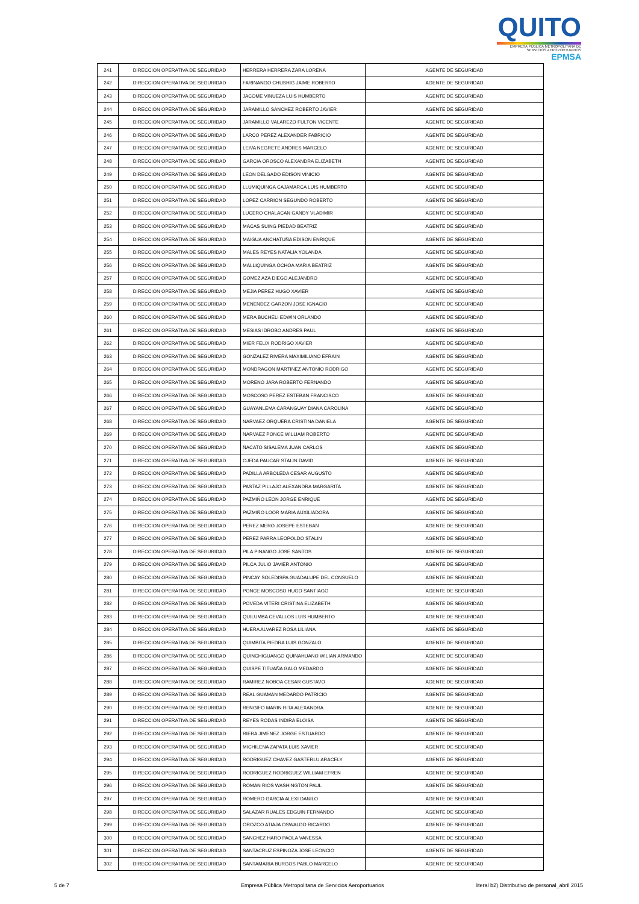QUITO
EMPRESA PÚBLICA METROPOLITANA DE SERVICIOS AEROPORTUARIOS EPMSA
| 241 | DIRECCION OPERATIVA DE SEGURIDAD | HERRERA HERRERA ZARA LORENA | AGENTE DE SEGURIDAD |
| 242 | DIRECCION OPERATIVA DE SEGURIDAD | FARINANGO CHUSHIG JAIME ROBERTO | AGENTE DE SEGURIDAD |
| 243 | DIRECCION OPERATIVA DE SEGURIDAD | JACOME VINUEZA LUIS HUMBERTO | AGENTE DE SEGURIDAD |
| 244 | DIRECCION OPERATIVA DE SEGURIDAD | JARAMILLO SANCHEZ ROBERTO JAVIER | AGENTE DE SEGURIDAD |
| 245 | DIRECCION OPERATIVA DE SEGURIDAD | JARAMILLO VALAREZO FULTON VICENTE | AGENTE DE SEGURIDAD |
| 246 | DIRECCION OPERATIVA DE SEGURIDAD | LARCO PEREZ ALEXANDER FABRICIO | AGENTE DE SEGURIDAD |
| 247 | DIRECCION OPERATIVA DE SEGURIDAD | LEIVA NEGRETE ANDRES MARCELO | AGENTE DE SEGURIDAD |
| 248 | DIRECCION OPERATIVA DE SEGURIDAD | GARCIA OROSCO ALEXANDRA ELIZABETH | AGENTE DE SEGURIDAD |
| 249 | DIRECCION OPERATIVA DE SEGURIDAD | LEON DELGADO EDISON VINICIO | AGENTE DE SEGURIDAD |
| 250 | DIRECCION OPERATIVA DE SEGURIDAD | LLUMIQUINGA CAJAMARCA LUIS HUMBERTO | AGENTE DE SEGURIDAD |
| 251 | DIRECCION OPERATIVA DE SEGURIDAD | LOPEZ CARRION SEGUNDO ROBERTO | AGENTE DE SEGURIDAD |
| 252 | DIRECCION OPERATIVA DE SEGURIDAD | LUCERO CHALACAN GANDY VLADIMIR | AGENTE DE SEGURIDAD |
| 253 | DIRECCION OPERATIVA DE SEGURIDAD | MACAS SUING PIEDAD BEATRIZ | AGENTE DE SEGURIDAD |
| 254 | DIRECCION OPERATIVA DE SEGURIDAD | MAIGUA ANCHATUÑA EDISON ENRIQUE | AGENTE DE SEGURIDAD |
| 255 | DIRECCION OPERATIVA DE SEGURIDAD | MALES REYES NATALIA YOLANDA | AGENTE DE SEGURIDAD |
| 256 | DIRECCION OPERATIVA DE SEGURIDAD | MALLIQUINGA OCHOA MARIA BEATRIZ | AGENTE DE SEGURIDAD |
| 257 | DIRECCION OPERATIVA DE SEGURIDAD | GOMEZ AZA DIEGO ALEJANDRO | AGENTE DE SEGURIDAD |
| 258 | DIRECCION OPERATIVA DE SEGURIDAD | MEJIA PEREZ HUGO XAVIER | AGENTE DE SEGURIDAD |
| 259 | DIRECCION OPERATIVA DE SEGURIDAD | MENENDEZ GARZON JOSE IGNACIO | AGENTE DE SEGURIDAD |
| 260 | DIRECCION OPERATIVA DE SEGURIDAD | MERA BUCHELI EDWIN ORLANDO | AGENTE DE SEGURIDAD |
| 261 | DIRECCION OPERATIVA DE SEGURIDAD | MESIAS IDROBO ANDRES PAUL | AGENTE DE SEGURIDAD |
| 262 | DIRECCION OPERATIVA DE SEGURIDAD | MIER FELIX RODRIGO XAVIER | AGENTE DE SEGURIDAD |
| 263 | DIRECCION OPERATIVA DE SEGURIDAD | GONZALEZ RIVERA MAXIMILIANO EFRAIN | AGENTE DE SEGURIDAD |
| 264 | DIRECCION OPERATIVA DE SEGURIDAD | MONDRAGON MARTINEZ ANTONIO RODRIGO | AGENTE DE SEGURIDAD |
| 265 | DIRECCION OPERATIVA DE SEGURIDAD | MORENO JARA ROBERTO FERNANDO | AGENTE DE SEGURIDAD |
| 266 | DIRECCION OPERATIVA DE SEGURIDAD | MOSCOSO PEREZ ESTEBAN FRANCISCO | AGENTE DE SEGURIDAD |
| 267 | DIRECCION OPERATIVA DE SEGURIDAD | GUAYANLEMA CARANGUAY DIANA CAROLINA | AGENTE DE SEGURIDAD |
| 268 | DIRECCION OPERATIVA DE SEGURIDAD | NARVAEZ ORQUERA CRISTINA DANIELA | AGENTE DE SEGURIDAD |
| 269 | DIRECCION OPERATIVA DE SEGURIDAD | NARVAEZ PONCE WILLIAM ROBERTO | AGENTE DE SEGURIDAD |
| 270 | DIRECCION OPERATIVA DE SEGURIDAD | ÑACATO SISALEMA JUAN CARLOS | AGENTE DE SEGURIDAD |
| 271 | DIRECCION OPERATIVA DE SEGURIDAD | OJEDA PAUCAR STALIN DAVID | AGENTE DE SEGURIDAD |
| 272 | DIRECCION OPERATIVA DE SEGURIDAD | PADILLA ARBOLEDA CESAR AUGUSTO | AGENTE DE SEGURIDAD |
| 273 | DIRECCION OPERATIVA DE SEGURIDAD | PASTAZ PILLAJO ALEXANDRA MARGARITA | AGENTE DE SEGURIDAD |
| 274 | DIRECCION OPERATIVA DE SEGURIDAD | PAZMIÑO LEON JORGE ENRIQUE | AGENTE DE SEGURIDAD |
| 275 | DIRECCION OPERATIVA DE SEGURIDAD | PAZMIÑO LOOR MARIA AUXILIADORA | AGENTE DE SEGURIDAD |
| 276 | DIRECCION OPERATIVA DE SEGURIDAD | PEREZ MERO JOSEPE ESTEBAN | AGENTE DE SEGURIDAD |
| 277 | DIRECCION OPERATIVA DE SEGURIDAD | PEREZ PARRA LEOPOLDO STALIN | AGENTE DE SEGURIDAD |
| 278 | DIRECCION OPERATIVA DE SEGURIDAD | PILA PINANGO JOSE SANTOS | AGENTE DE SEGURIDAD |
| 279 | DIRECCION OPERATIVA DE SEGURIDAD | PILCA JULIO JAVIER ANTONIO | AGENTE DE SEGURIDAD |
| 280 | DIRECCION OPERATIVA DE SEGURIDAD | PINCAY SOLEDISPA GUADALUPE DEL CONSUELO | AGENTE DE SEGURIDAD |
| 281 | DIRECCION OPERATIVA DE SEGURIDAD | PONCE MOSCOSO HUGO SANTIAGO | AGENTE DE SEGURIDAD |
| 282 | DIRECCION OPERATIVA DE SEGURIDAD | POVEDA VITERI CRISTINA ELIZABETH | AGENTE DE SEGURIDAD |
| 283 | DIRECCION OPERATIVA DE SEGURIDAD | QUILUMBA CEVALLOS LUIS HUMBERTO | AGENTE DE SEGURIDAD |
| 284 | DIRECCION OPERATIVA DE SEGURIDAD | HUERA ALVAREZ ROSA LILIANA | AGENTE DE SEGURIDAD |
| 285 | DIRECCION OPERATIVA DE SEGURIDAD | QUIMBITA PIEDRA LUIS GONZALO | AGENTE DE SEGURIDAD |
| 286 | DIRECCION OPERATIVA DE SEGURIDAD | QUINCHIGUANGO QUINAHUANO WILIAN ARMANDO | AGENTE DE SEGURIDAD |
| 287 | DIRECCION OPERATIVA DE SEGURIDAD | QUISPE TITUAÑA GALO MEDARDO | AGENTE DE SEGURIDAD |
| 288 | DIRECCION OPERATIVA DE SEGURIDAD | RAMIREZ NOBOA CESAR GUSTAVO | AGENTE DE SEGURIDAD |
| 289 | DIRECCION OPERATIVA DE SEGURIDAD | REAL GUAMAN MEDARDO PATRICIO | AGENTE DE SEGURIDAD |
| 290 | DIRECCION OPERATIVA DE SEGURIDAD | RENGIFO MARIN RITA ALEXANDRA | AGENTE DE SEGURIDAD |
| 291 | DIRECCION OPERATIVA DE SEGURIDAD | REYES RODAS INDIRA ELOISA | AGENTE DE SEGURIDAD |
| 292 | DIRECCION OPERATIVA DE SEGURIDAD | RIERA JIMENEZ JORGE ESTUARDO | AGENTE DE SEGURIDAD |
| 293 | DIRECCION OPERATIVA DE SEGURIDAD | MICHILENA ZAPATA LUIS XAVIER | AGENTE DE SEGURIDAD |
| 294 | DIRECCION OPERATIVA DE SEGURIDAD | RODRIGUEZ CHAVEZ GASTERLU ARACELY | AGENTE DE SEGURIDAD |
| 295 | DIRECCION OPERATIVA DE SEGURIDAD | RODRIGUEZ RODRIGUEZ WILLIAM EFREN | AGENTE DE SEGURIDAD |
| 296 | DIRECCION OPERATIVA DE SEGURIDAD | ROMAN RIOS WASHINGTON PAUL | AGENTE DE SEGURIDAD |
| 297 | DIRECCION OPERATIVA DE SEGURIDAD | ROMERO GARCIA ALEXI DANILO | AGENTE DE SEGURIDAD |
| 298 | DIRECCION OPERATIVA DE SEGURIDAD | SALAZAR RUALES EDGUIN FERNANDO | AGENTE DE SEGURIDAD |
| 299 | DIRECCION OPERATIVA DE SEGURIDAD | OROZCO ATIAJA OSWALDO RICARDO | AGENTE DE SEGURIDAD |
| 300 | DIRECCION OPERATIVA DE SEGURIDAD | SANCHEZ HARO PAOLA VANESSA | AGENTE DE SEGURIDAD |
| 301 | DIRECCION OPERATIVA DE SEGURIDAD | SANTACRUZ ESPINOZA JOSE LEONCIO | AGENTE DE SEGURIDAD |
| 302 | DIRECCION OPERATIVA DE SEGURIDAD | SANTAMARIA BURGOS PABLO MARCELO | AGENTE DE SEGURIDAD |
5 de 7 Empresa Pública Metropolitana de Servicios Aeroportuarios literal b2) Distributivo de personal_abril 2015